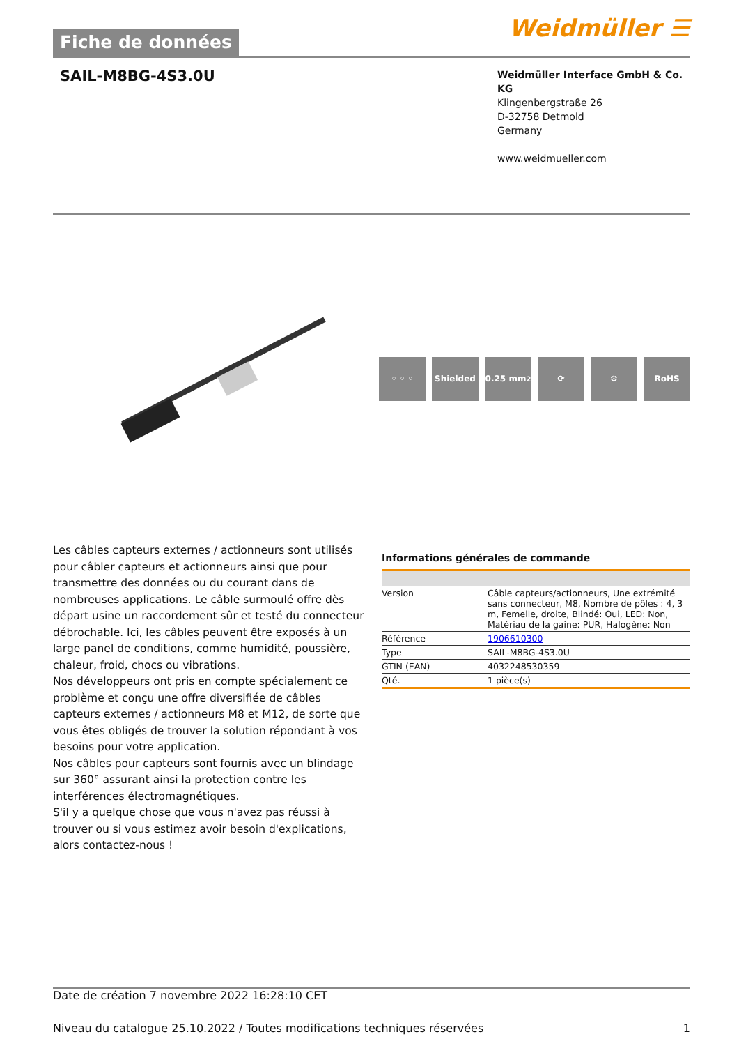Fiche de données
Weidmüller ☰
SAIL-M8BG-4S3.0U
Weidmüller Interface GmbH & Co. KG
Klingenbergstraße 26
D-32758 Detmold
Germany
www.weidmueller.com
◦ ◦ ◦ Shielded 0.25 mm<sup>2</sup> ⟳ ⚙ RoHS
Les câbles capteurs externes / actionneurs sont utilisés pour câbler capteurs et actionneurs ainsi que pour transmettre des données ou du courant dans de nombreuses applications. Le câble surmoulé offre dès départ usine un raccordement sûr et testé du connecteur débrochable. Ici, les câbles peuvent être exposés à un large panel de conditions, comme humidité, poussière, chaleur, froid, chocs ou vibrations.
Nos développeurs ont pris en compte spécialement ce problème et conçu une offre diversifiée de câbles capteurs externes / actionneurs M8 et M12, de sorte que vous êtes obligés de trouver la solution répondant à vos besoins pour votre application.
Nos câbles pour capteurs sont fournis avec un blindage sur 360° assurant ainsi la protection contre les interférences électromagnétiques.
S'il y a quelque chose que vous n'avez pas réussi à trouver ou si vous estimez avoir besoin d'explications, alors contactez-nous !
Informations générales de commande
| Version | Câble capteurs/actionneurs, Une extrémité sans connecteur, M8, Nombre de pôles : 4, 3 m, Femelle, droite, Blindé: Oui, LED: Non, Matériau de la gaine: PUR, Halogène: Non |
| Référence | 1906610300 |
| Type | SAIL-M8BG-4S3.0U |
| GTIN (EAN) | 4032248530359 |
| Qté. | 1 pièce(s) |
Date de création 7 novembre 2022 16:28:10 CET
Niveau du catalogue 25.10.2022 / Toutes modifications techniques réservées 1